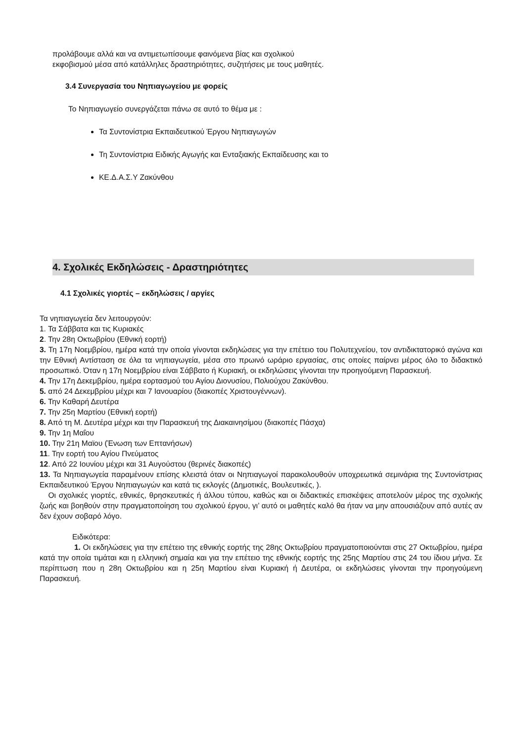προλάβουμε αλλά και να αντιμετωπίσουμε φαινόμενα βίας και σχολικού
εκφοβισμού μέσα από κατάλληλες δραστηριότητες, συζητήσεις με τους μαθητές.
3.4 Συνεργασία του Νηπιαγωγείου με φορείς
Το Νηπιαγωγείο συνεργάζεται πάνω σε αυτό το θέμα με :
Τα Συντονίστρια Εκπαιδευτικού Έργου Νηπιαγωγών
Τη Συντονίστρια Ειδικής Αγωγής και Ενταξιακής Εκπαίδευσης και το
ΚΕ.Δ.Α.Σ.Υ Ζακύνθου
4. Σχολικές Εκδηλώσεις - Δραστηριότητες
4.1 Σχολικές γιορτές – εκδηλώσεις / αργίες
Τα νηπιαγωγεία δεν λειτουργούν:
1. Τα Σάββατα και τις Κυριακές
2. Την 28η Οκτωβρίου (Εθνική εορτή)
3. Τη 17η Νοεμβρίου, ημέρα κατά την οποία γίνονται εκδηλώσεις για την επέτειο του Πολυτεχνείου, τον αντιδικτατορικό αγώνα και την Εθνική Αντίσταση σε όλα τα νηπιαγωγεία, μέσα στο πρωινό ωράριο εργασίας, στις οποίες παίρνει μέρος όλο το διδακτικό προσωπικό. Όταν η 17η Νοεμβρίου είναι Σάββατο ή Κυριακή, οι εκδηλώσεις γίνονται την προηγούμενη Παρασκευή.
4. Την 17η Δεκεμβρίου, ημέρα εορτασμού του Αγίου Διονυσίου, Πολιούχου Ζακύνθου.
5. από 24 Δεκεμβρίου μέχρι και 7 Ιανουαρίου (διακοπές Χριστουγέννων).
6. Την Καθαρή Δευτέρα
7. Την 25η Μαρτίου (Εθνική εορτή)
8. Από τη Μ. Δευτέρα μέχρι και την Παρασκευή της Διακαινησίμου (διακοπές Πάσχα)
9. Την 1η Μαΐου
10. Την 21η Μαϊου (Ένωση των Επτανήσων)
11. Την εορτή του Αγίου Πνεύματος
12. Από 22 Ιουνίου μέχρι και 31 Αυγούστου (θερινές διακοπές)
13. Τα Νηπιαγωγεία παραμένουν επίσης κλειστά όταν οι Νηπιαγωγοί παρακολουθούν υποχρεωτικά σεμινάρια της Συντονίστριας Εκπαιδευτικού Έργου Νηπιαγωγών και κατά τις εκλογές (Δημοτικές, Βουλευτικές, ).
Οι σχολικές γιορτές, εθνικές, θρησκευτικές ή άλλου τύπου, καθώς και οι διδακτικές επισκέψεις αποτελούν μέρος της σχολικής ζωής και βοηθούν στην πραγματοποίηση του σχολικού έργου, γι’ αυτό οι μαθητές καλό θα ήταν να μην απουσιάζουν από αυτές αν δεν έχουν σοβαρό λόγο.
Ειδικότερα:
1. Οι εκδηλώσεις για την επέτειο της εθνικής εορτής της 28ης Οκτωβρίου πραγματοποιούνται στις 27 Οκτωβρίου, ημέρα κατά την οποία τιμάται και η ελληνική σημαία και για την επέτειο της εθνικής εορτής της 25ης Μαρτίου στις 24 του ίδιου μήνα. Σε περίπτωση που η 28η Οκτωβρίου και η 25η Μαρτίου είναι Κυριακή ή Δευτέρα, οι εκδηλώσεις γίνονται την προηγούμενη Παρασκευή.